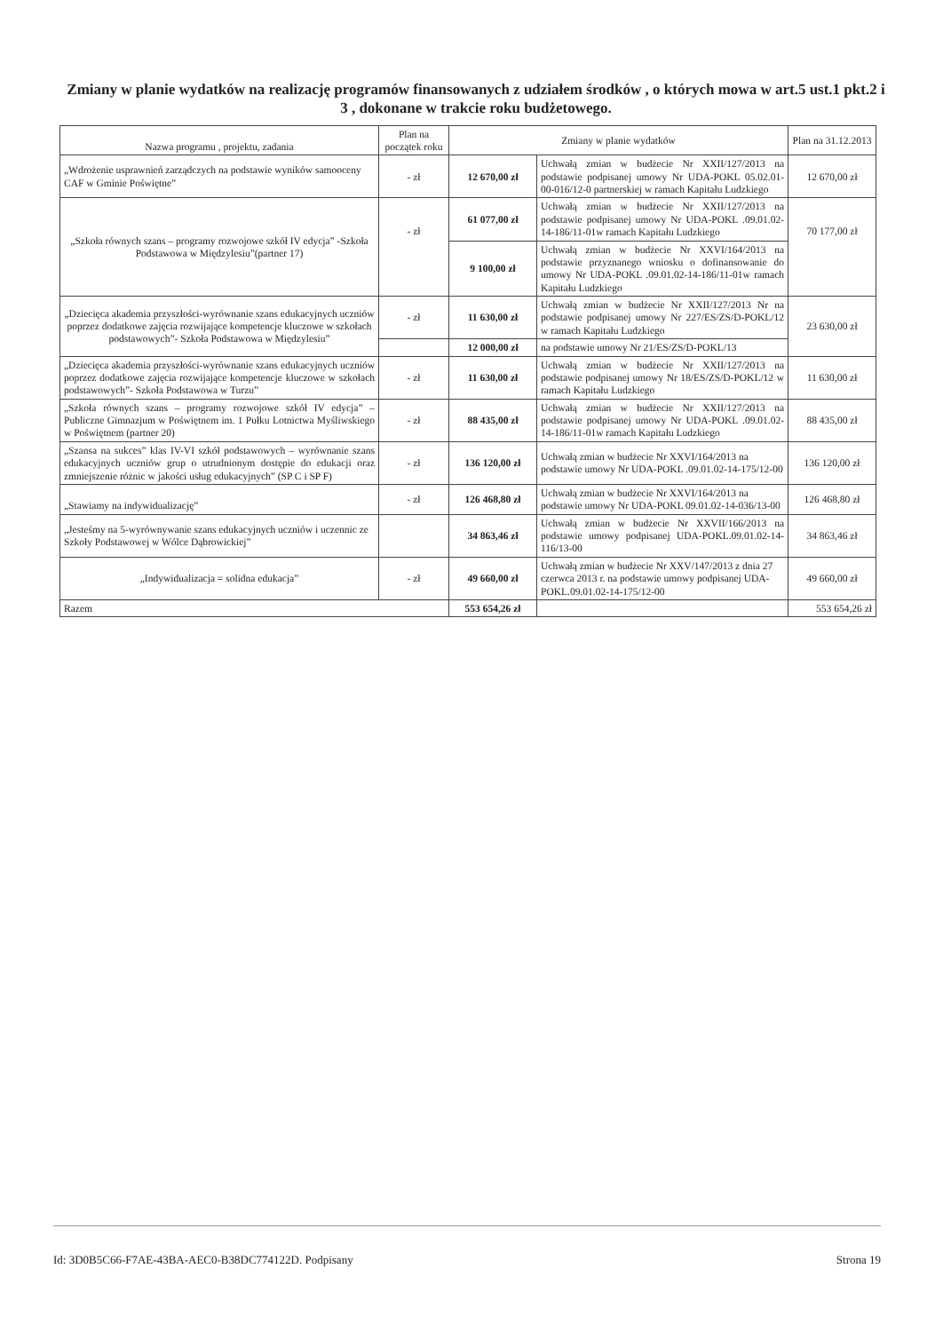Zmiany w planie wydatków na realizację programów finansowanych z udziałem środków , o których mowa w art.5 ust.1 pkt.2 i 3 , dokonane w trakcie roku budżetowego.
| Nazwa programu , projektu, zadania | Plan na początek roku | Zmiany w planie wydatków | | Plan na 31.12.2013 |
| --- | --- | --- | --- | --- |
| „Wdrożenie usprawnień zarządczych na podstawie wyników samooceny CAF w Gminie Poświętne” | - zł | 12 670,00 zł | Uchwałą zmian w budżecie Nr XXII/127/2013 na podstawie podpisanej umowy Nr UDA-POKL 05.02.01-00-016/12-0 partnerskiej w ramach Kapitału Ludzkiego | 12 670,00 zł |
| „Szkoła równych szans – programy rozwojowe szkół IV edycja” -Szkoła Podstawowa w Międzylesiu”(partner 17) | - zł | 61 077,00 zł | Uchwałą zmian w budżecie Nr XXII/127/2013 na podstawie podpisanej umowy Nr UDA-POKL .09.01.02-14-186/11-01w ramach Kapitału Ludzkiego | 70 177,00 zł |
| | | 9 100,00 zł | Uchwałą zmian w budżecie Nr XXVI/164/2013 na podstawie przyznanego wniosku o dofinansowanie do umowy Nr UDA-POKL .09.01.02-14-186/11-01w ramach Kapitału Ludzkiego | |
| „Dziecięca akademia przyszłości-wyrównanie szans edukacyjnych uczniów poprzez dodatkowe zajęcia rozwijające kompetencje kluczowe w szkołach podstawowych”- Szkoła Podstawowa w Międzylesiu” | - zł | 11 630,00 zł | Uchwałą zmian w budżecie Nr XXII/127/2013 Nr na podstawie podpisanej umowy Nr 227/ES/ZS/D-POKL/12 w ramach Kapitału Ludzkiego | 23 630,00 zł |
| | | 12 000,00 zł | na podstawie umowy Nr 21/ES/ZS/D-POKL/13 | |
| „Dziecięca akademia przyszłości-wyrównanie szans edukacyjnych uczniów poprzez dodatkowe zajęcia rozwijające kompetencje kluczowe w szkołach podstawowych”- Szkoła Podstawowa w Turzu” | - zł | 11 630,00 zł | Uchwałą zmian w budżecie Nr XXII/127/2013 na podstawie podpisanej umowy Nr 18/ES/ZS/D-POKL/12 w ramach Kapitału Ludzkiego | 11 630,00 zł |
| „Szkoła równych szans – programy rozwojowe szkół IV edycja” –Publiczne Gimnazjum w Poświętnem im. 1 Pułku Lotnictwa Myśliwskiego w Poświętnem (partner 20) | - zł | 88 435,00 zł | Uchwałą zmian w budżecie Nr XXII/127/2013 na podstawie podpisanej umowy Nr UDA-POKL .09.01.02-14-186/11-01w ramach Kapitału Ludzkiego | 88 435,00 zł |
| „Szansa na sukces” klas IV-VI szkół podstawowych – wyrównanie szans edukacyjnych uczniów grup o utrudnionym dostępie do edukacji oraz zmniejszenie różnic w jakości usług edukacyjnych” (SP C i SP F) | - zł | 136 120,00 zł | Uchwałą zmian w budżecie Nr XXVI/164/2013 na podstawie umowy Nr UDA-POKL .09.01.02-14-175/12-00 | 136 120,00 zł |
| „Stawiamy na indywidualizację” | - zł | 126 468,80 zł | Uchwałą zmian w budżecie Nr XXVI/164/2013 na podstawie umowy Nr UDA-POKL 09.01.02-14-036/13-00 | 126 468,80 zł |
| „Jesteśmy na 5-wyrównywanie szans edukacyjnych uczniów i uczennic ze Szkoły Podstawowej w Wólce Dąbrowickiej” | | 34 863,46 zł | Uchwałą zmian w budżecie Nr XXVII/166/2013 na podstawie umowy podpisanej UDA-POKL.09.01.02-14-116/13-00 | 34 863,46 zł |
| „Indywidualizacja = solidna edukacja” | - zł | 49 660,00 zł | Uchwałą zmian w budżecie Nr XXV/147/2013 z dnia 27 czerwca 2013 r. na podstawie umowy podpisanej UDA-POKL.09.01.02-14-175/12-00 | 49 660,00 zł |
| Razem | | 553 654,26 zł | | 553 654,26 zł |
Id: 3D0B5C66-F7AE-43BA-AEC0-B38DC774122D. Podpisany Strona 19